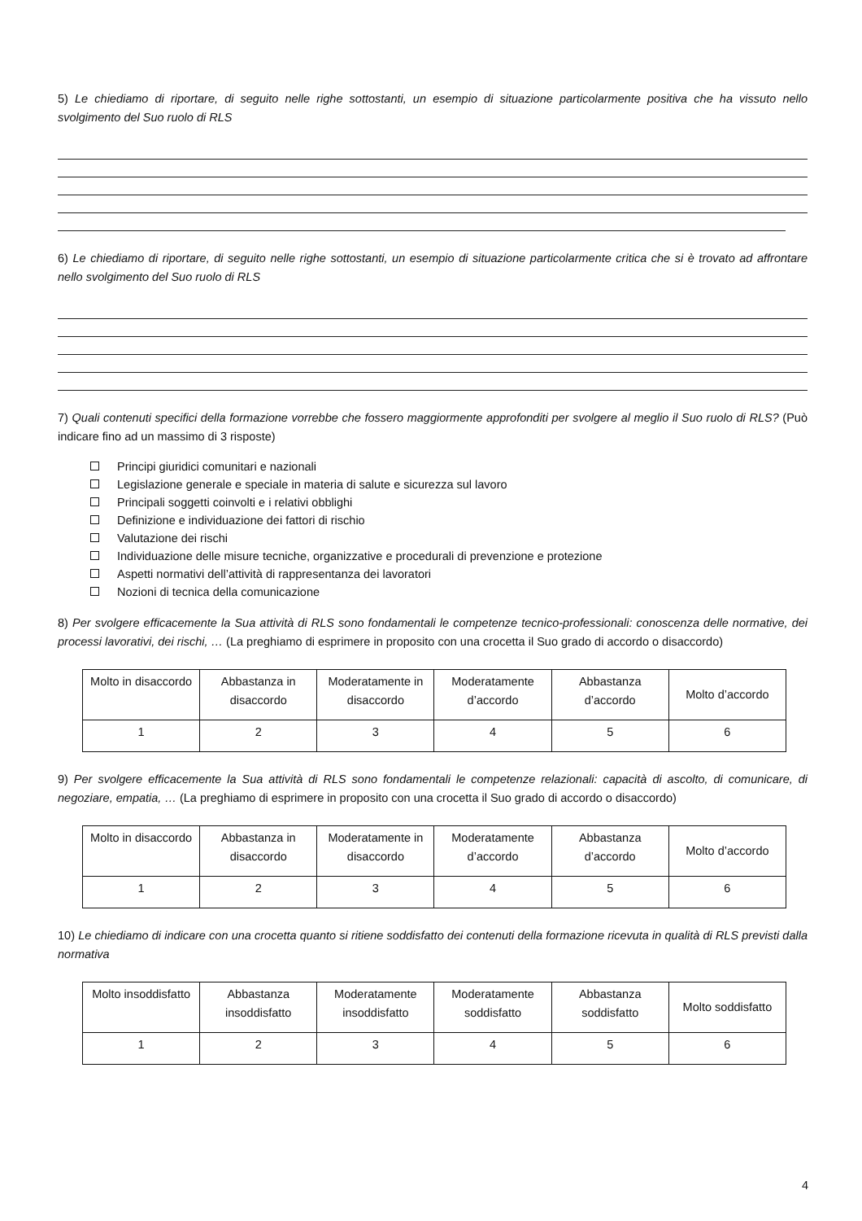5) Le chiediamo di riportare, di seguito nelle righe sottostanti, un esempio di situazione particolarmente positiva che ha vissuto nello svolgimento del Suo ruolo di RLS
6) Le chiediamo di riportare, di seguito nelle righe sottostanti, un esempio di situazione particolarmente critica che si è trovato ad affrontare nello svolgimento del Suo ruolo di RLS
7) Quali contenuti specifici della formazione vorrebbe che fossero maggiormente approfonditi per svolgere al meglio il Suo ruolo di RLS? (Può indicare fino ad un massimo di 3 risposte)
Principi giuridici comunitari e nazionali
Legislazione generale e speciale in materia di salute e sicurezza sul lavoro
Principali soggetti coinvolti e i relativi obblighi
Definizione e individuazione dei fattori di rischio
Valutazione dei rischi
Individuazione delle misure tecniche, organizzative e procedurali di prevenzione e protezione
Aspetti normativi dell’attività di rappresentanza dei lavoratori
Nozioni di tecnica della comunicazione
8) Per svolgere efficacemente la Sua attività di RLS sono fondamentali le competenze tecnico-professionali: conoscenza delle normative, dei processi lavorativi, dei rischi, … (La preghiamo di esprimere in proposito con una crocetta il Suo grado di accordo o disaccordo)
| Molto in disaccordo | Abbastanza in disaccordo | Moderatamente in disaccordo | Moderatamente d’accordo | Abbastanza d’accordo | Molto d’accordo |
| 1 | 2 | 3 | 4 | 5 | 6 |
9) Per svolgere efficacemente la Sua attività di RLS sono fondamentali le competenze relazionali: capacità di ascolto, di comunicare, di negoziare, empatia, … (La preghiamo di esprimere in proposito con una crocetta il Suo grado di accordo o disaccordo)
| Molto in disaccordo | Abbastanza in disaccordo | Moderatamente in disaccordo | Moderatamente d’accordo | Abbastanza d’accordo | Molto d’accordo |
| 1 | 2 | 3 | 4 | 5 | 6 |
10) Le chiediamo di indicare con una crocetta quanto si ritiene soddisfatto dei contenuti della formazione ricevuta in qualità di RLS previsti dalla normativa
| Molto insoddisfatto | Abbastanza insoddisfatto | Moderatamente insoddisfatto | Moderatamente soddisfatto | Abbastanza soddisfatto | Molto soddisfatto |
| 1 | 2 | 3 | 4 | 5 | 6 |
4